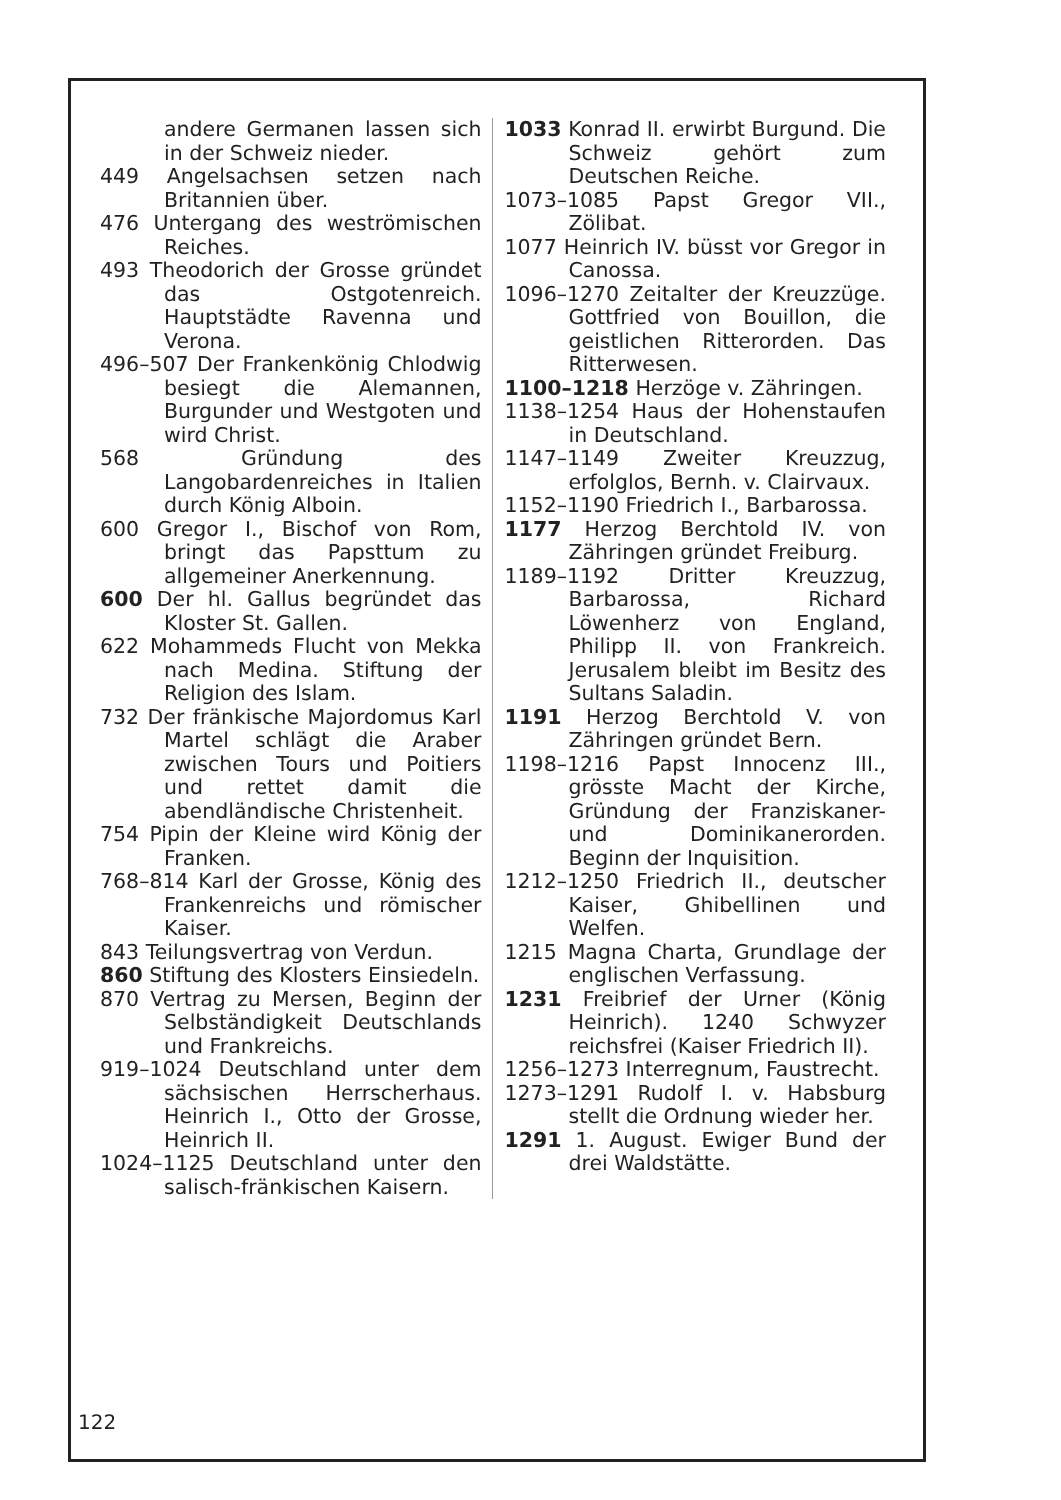andere Germanen lassen sich in der Schweiz nieder.
449 Angelsachsen setzen nach Britannien über.
476 Untergang des weströmischen Reiches.
493 Theodorich der Grosse gründet das Ostgotenreich. Hauptstädte Ravenna und Verona.
496–507 Der Frankenkönig Chlodwig besiegt die Alemannen, Burgunder und Westgoten und wird Christ.
568 Gründung des Langobardenreiches in Italien durch König Alboin.
600 Gregor I., Bischof von Rom, bringt das Papsttum zu allgemeiner Anerkennung.
600 Der hl. Gallus begründet das Kloster St. Gallen.
622 Mohammeds Flucht von Mekka nach Medina. Stiftung der Religion des Islam.
732 Der fränkische Majordomus Karl Martel schlägt die Araber zwischen Tours und Poitiers und rettet damit die abendländische Christenheit.
754 Pipin der Kleine wird König der Franken.
768–814 Karl der Grosse, König des Frankenreichs und römischer Kaiser.
843 Teilungsvertrag von Verdun.
860 Stiftung des Klosters Einsiedeln.
870 Vertrag zu Mersen, Beginn der Selbständigkeit Deutschlands und Frankreichs.
919–1024 Deutschland unter dem sächsischen Herrscherhaus. Heinrich I., Otto der Grosse, Heinrich II.
1024–1125 Deutschland unter den salisch-fränkischen Kaisern.
1033 Konrad II. erwirbt Burgund. Die Schweiz gehört zum Deutschen Reiche.
1073–1085 Papst Gregor VII., Zölibat.
1077 Heinrich IV. büsst vor Gregor in Canossa.
1096–1270 Zeitalter der Kreuzzüge. Gottfried von Bouillon, die geistlichen Ritterorden. Das Ritterwesen.
1100–1218 Herzöge v. Zähringen.
1138–1254 Haus der Hohenstaufen in Deutschland.
1147–1149 Zweiter Kreuzzug, erfolglos, Bernh. v. Clairvaux.
1152–1190 Friedrich I., Barbarossa.
1177 Herzog Berchtold IV. von Zähringen gründet Freiburg.
1189–1192 Dritter Kreuzzug, Barbarossa, Richard Löwenherz von England, Philipp II. von Frankreich. Jerusalem bleibt im Besitz des Sultans Saladin.
1191 Herzog Berchtold V. von Zähringen gründet Bern.
1198–1216 Papst Innocenz III., grösste Macht der Kirche, Gründung der Franziskaner- und Dominikanerorden. Beginn der Inquisition.
1212–1250 Friedrich II., deutscher Kaiser, Ghibellinen und Welfen.
1215 Magna Charta, Grundlage der englischen Verfassung.
1231 Freibrief der Urner (König Heinrich). 1240 Schwyzer reichsfrei (Kaiser Friedrich II).
1256–1273 Interregnum, Faustrecht.
1273–1291 Rudolf I. v. Habsburg stellt die Ordnung wieder her.
1291 1. August. Ewiger Bund der drei Waldstätte.
122